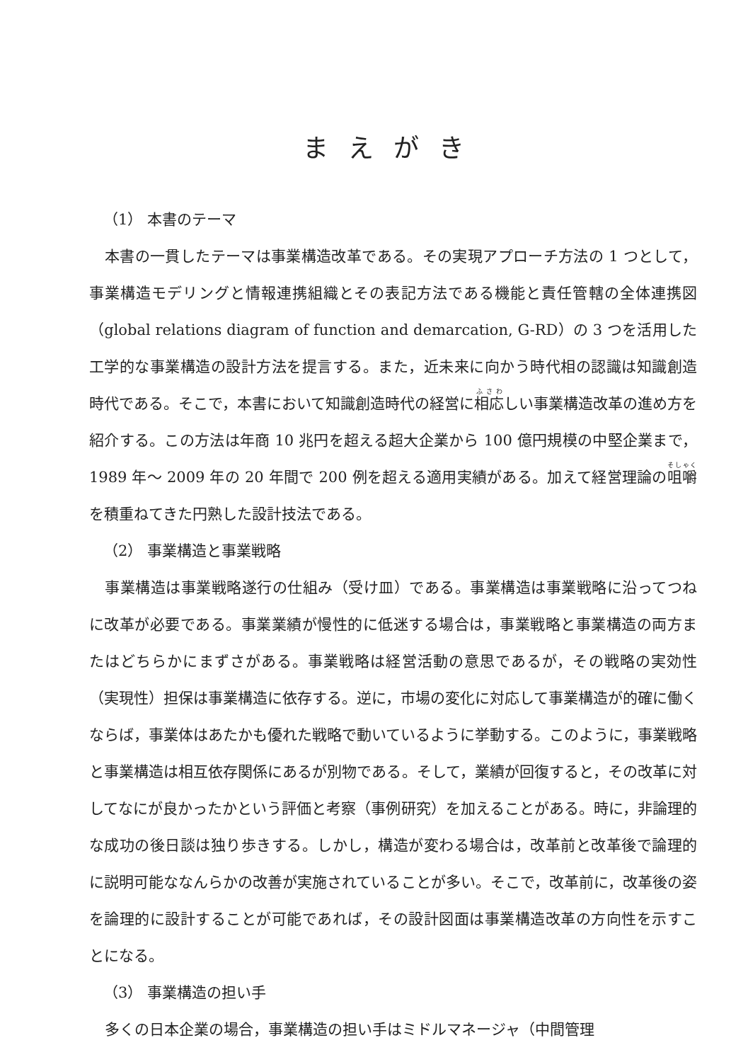まえがき
（1） 本書のテーマ
本書の一貫したテーマは事業構造改革である。その実現アプローチ方法の 1 つとして，事業構造モデリングと情報連携組織とその表記方法である機能と責任管轄の全体連携図（global relations diagram of function and demarcation, G-RD）の 3 つを活用した工学的な事業構造の設計方法を提言する。また，近未来に向かう時代相の認識は知識創造時代である。そこで，本書において知識創造時代の経営に相応しい事業構造改革の進め方を紹介する。この方法は年商 10 兆円を超える超大企業から 100 億円規模の中堅企業まで，1989 年～ 2009 年の 20 年間で 200 例を超える適用実績がある。加えて経営理論の咀嚼を積重ねてきた円熟した設計技法である。
（2） 事業構造と事業戦略
事業構造は事業戦略遂行の仕組み（受け皿）である。事業構造は事業戦略に沿ってつねに改革が必要である。事業業績が慢性的に低迷する場合は，事業戦略と事業構造の両方またはどちらかにまずさがある。事業戦略は経営活動の意思であるが，その戦略の実効性（実現性）担保は事業構造に依存する。逆に，市場の変化に対応して事業構造が的確に働くならば，事業体はあたかも優れた戦略で動いているように挙動する。このように，事業戦略と事業構造は相互依存関係にあるが別物である。そして，業績が回復すると，その改革に対してなにが良かったかという評価と考察（事例研究）を加えることがある。時に，非論理的な成功の後日談は独り歩きする。しかし，構造が変わる場合は，改革前と改革後で論理的に説明可能ななんらかの改善が実施されていることが多い。そこで，改革前に，改革後の姿を論理的に設計することが可能であれば，その設計図面は事業構造改革の方向性を示すことになる。
（3） 事業構造の担い手
多くの日本企業の場合，事業構造の担い手はミドルマネージャ（中間管理